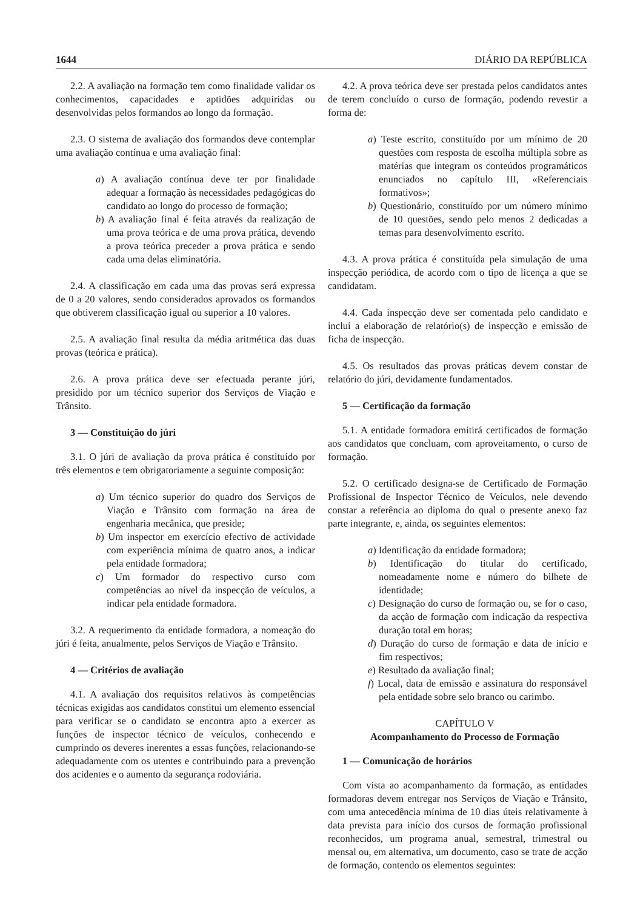1644 DIÁRIO DA REPÚBLICA
2.2. A avaliação na formação tem como finalidade validar os conhecimentos, capacidades e aptidões adquiridas ou desenvolvidas pelos formandos ao longo da formação.
2.3. O sistema de avaliação dos formandos deve contemplar uma avaliação contínua e uma avaliação final:
a) A avaliação contínua deve ter por finalidade adequar a formação às necessidades pedagógicas do candidato ao longo do processo de formação;
b) A avaliação final é feita através da realização de uma prova teórica e de uma prova prática, devendo a prova teórica preceder a prova prática e sendo cada uma delas eliminatória.
2.4. A classificação em cada uma das provas será expressa de 0 a 20 valores, sendo considerados aprovados os formandos que obtiverem classificação igual ou superior a 10 valores.
2.5. A avaliação final resulta da média aritmética das duas provas (teórica e prática).
2.6. A prova prática deve ser efectuada perante júri, presidido por um técnico superior dos Serviços de Viação e Trânsito.
3 — Constituição do júri
3.1. O júri de avaliação da prova prática é constituído por três elementos e tem obrigatoriamente a seguinte composição:
a) Um técnico superior do quadro dos Serviços de Viação e Trânsito com formação na área de engenharia mecânica, que preside;
b) Um inspector em exercício efectivo de actividade com experiência mínima de quatro anos, a indicar pela entidade formadora;
c) Um formador do respectivo curso com competências ao nível da inspecção de veículos, a indicar pela entidade formadora.
3.2. A requerimento da entidade formadora, a nomeação do júri é feita, anualmente, pelos Serviços de Viação e Trânsito.
4 — Critérios de avaliação
4.1. A avaliação dos requisitos relativos às competências técnicas exigidas aos candidatos constitui um elemento essencial para verificar se o candidato se encontra apto a exercer as funções de inspector técnico de veículos, conhecendo e cumprindo os deveres inerentes a essas funções, relacionando-se adequadamente com os utentes e contribuindo para a prevenção dos acidentes e o aumento da segurança rodoviária.
4.2. A prova teórica deve ser prestada pelos candidatos antes de terem concluído o curso de formação, podendo revestir a forma de:
a) Teste escrito, constituído por um mínimo de 20 questões com resposta de escolha múltipla sobre as matérias que integram os conteúdos programáticos enunciados no capítulo III, «Referenciais formativos»;
b) Questionário, constituído por um número mínimo de 10 questões, sendo pelo menos 2 dedicadas a temas para desenvolvimento escrito.
4.3. A prova prática é constituída pela simulação de uma inspecção periódica, de acordo com o tipo de licença a que se candidatam.
4.4. Cada inspecção deve ser comentada pelo candidato e inclui a elaboração de relatório(s) de inspecção e emissão de ficha de inspecção.
4.5. Os resultados das provas práticas devem constar de relatório do júri, devidamente fundamentados.
5 — Certificação da formação
5.1. A entidade formadora emitirá certificados de formação aos candidatos que concluam, com aproveitamento, o curso de formação.
5.2. O certificado designa-se de Certificado de Formação Profissional de Inspector Técnico de Veículos, nele devendo constar a referência ao diploma do qual o presente anexo faz parte integrante, e, ainda, os seguintes elementos:
a) Identificação da entidade formadora;
b) Identificação do titular do certificado, nomeadamente nome e número do bilhete de identidade;
c) Designação do curso de formação ou, se for o caso, da acção de formação com indicação da respectiva duração total em horas;
d) Duração do curso de formação e data de início e fim respectivos;
e) Resultado da avaliação final;
f) Local, data de emissão e assinatura do responsável pela entidade sobre selo branco ou carimbo.
CAPÍTULO V
Acompanhamento do Processo de Formação
1 — Comunicação de horários
Com vista ao acompanhamento da formação, as entidades formadoras devem entregar nos Serviços de Viação e Trânsito, com uma antecedência mínima de 10 dias úteis relativamente à data prevista para início dos cursos de formação profissional reconhecidos, um programa anual, semestral, trimestral ou mensal ou, em alternativa, um documento, caso se trate de acção de formação, contendo os elementos seguintes: